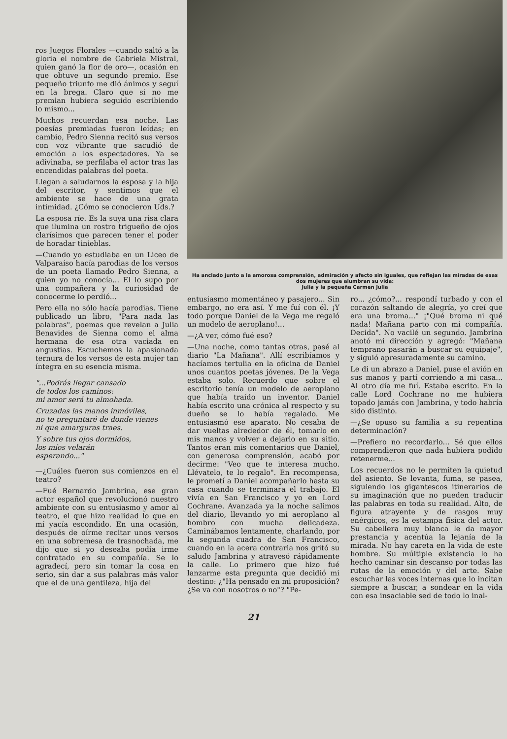ros Juegos Florales —cuando saltó a la gloria el nombre de Gabriela Mistral, quien ganó la flor de oro—, ocasión en que obtuve un segundo premio. Ese pequeño triunfo me dió ánimos y seguí en la brega. Claro que si no me premian hubiera seguido escribiendo lo mismo...
Muchos recuerdan esa noche. Las poesías premiadas fueron leídas; en cambio, Pedro Sienna recitó sus versos con voz vibrante que sacudió de emoción a los espectadores. Ya se adivinaba, se perfilaba el actor tras las encendidas palabras del poeta.
Llegan a saludarnos la esposa y la hija del escritor, y sentimos que el ambiente se hace de una grata intimidad. ¿Cómo se conocieron Uds.?
La esposa ríe. Es la suya una risa clara que ilumina un rostro trigueño de ojos clarísimos que parecen tener el poder de horadar tinieblas.
—Cuando yo estudiaba en un Liceo de Valparaíso hacía parodias de los versos de un poeta llamado Pedro Sienna, a quien yo no conocía... El lo supo por una compañera y la curiosidad de conocerme lo perdió...
Pero ella no sólo hacía parodias. Tiene publicado un libro, "Para nada las palabras", poemas que revelan a Julia Benavides de Sienna como el alma hermana de esa otra vaciada en angustias. Escuchemos la apasionada ternura de los versos de esta mujer tan íntegra en su esencia misma.
"...Podrás llegar cansado
de todos los caminos:
mi amor será tu almohada.
Cruzadas las manos inmóviles,
no te preguntaré de donde vienes
ni que amarguras traes.
Y sobre tus ojos dormidos,
los míos velarán
esperando..."
—¿Cuáles fueron sus comienzos en el teatro?
—Fué Bernardo Jambrina, ese gran actor español que revolucionó nuestro ambiente con su entusiasmo y amor al teatro, el que hizo realidad lo que en mí yacía escondido. En una ocasión, después de oírme recitar unos versos en una sobremesa de trasnochada, me dijo que si yo deseaba podía irme contratado en su compañía. Se lo agradecí, pero sin tomar la cosa en serio, sin dar a sus palabras más valor que el de una gentileza, hija del
Ha anclado junto a la amorosa comprensión, admiración y afecto sin iguales, que reflejan las miradas de esas dos mujeres que alumbran su vida:
Julia y la pequeña Carmen Julia
entusiasmo momentáneo y pasajero... Sin embargo, no era así. Y me fuí con él. ¡Y todo porque Daniel de la Vega me regaló un modelo de aeroplano!...
—¿A ver, cómo fué eso?
—Una noche, como tantas otras, pasé al diario "La Mañana". Allí escribíamos y hacíamos tertulia en la oficina de Daniel unos cuantos poetas jóvenes. De la Vega estaba solo. Recuerdo que sobre el escritorio tenía un modelo de aeroplano que había traído un inventor. Daniel había escrito una crónica al respecto y su dueño se lo había regalado. Me entusiasmó ese aparato. No cesaba de dar vueltas alrededor de él, tomarlo en mis manos y volver a dejarlo en su sitio. Tantos eran mis comentarios que Daniel, con generosa comprensión, acabó por decirme: "Veo que te interesa mucho. Llévatelo, te lo regalo". En recompensa, le prometí a Daniel acompañarlo hasta su casa cuando se terminara el trabajo. El vivía en San Francisco y yo en Lord Cochrane. Avanzada ya la noche salimos del diario, llevando yo mi aeroplano al hombro con mucha delicadeza. Caminábamos lentamente, charlando, por la segunda cuadra de San Francisco, cuando en la acera contraria nos gritó su saludo Jambrina y atravesó rápidamente la calle. Lo primero que hizo fué lanzarme esta pregunta que decidió mi destino: ¿"Ha pensado en mi proposición? ¿Se va con nosotros o no"? "Pe-
ro... ¿cómo?... respondí turbado y con el corazón saltando de alegría, yo creí que era una broma..." ¡"Qué broma ni qué nada! Mañana parto con mi compañía. Decida". No vacilé un segundo. Jambrina anotó mi dirección y agregó: "Mañana temprano pasarán a buscar su equipaje", y siguió apresuradamente su camino.
Le di un abrazo a Daniel, puse el avión en sus manos y partí corriendo a mi casa... Al otro día me fuí. Estaba escrito. En la calle Lord Cochrane no me hubiera topado jamás con Jambrina, y todo habría sido distinto.
—¿Se opuso su familia a su repentina determinación?
—Prefiero no recordarlo... Sé que ellos comprendieron que nada hubiera podido retenerme...
Los recuerdos no le permiten la quietud del asiento. Se levanta, fuma, se pasea, siguiendo los gigantescos itinerarios de su imaginación que no pueden traducir las palabras en toda su realidad. Alto, de figura atrayente y de rasgos muy enérgicos, es la estampa física del actor. Su cabellera muy blanca le da mayor prestancia y acentúa la lejanía de la mirada. No hay careta en la vida de este hombre. Su múltiple existencia lo ha hecho caminar sin descanso por todas las rutas de la emoción y del arte. Sabe escuchar las voces internas que lo incitan siempre a buscar, a sondear en la vida con esa insaciable sed de todo lo inal-
21